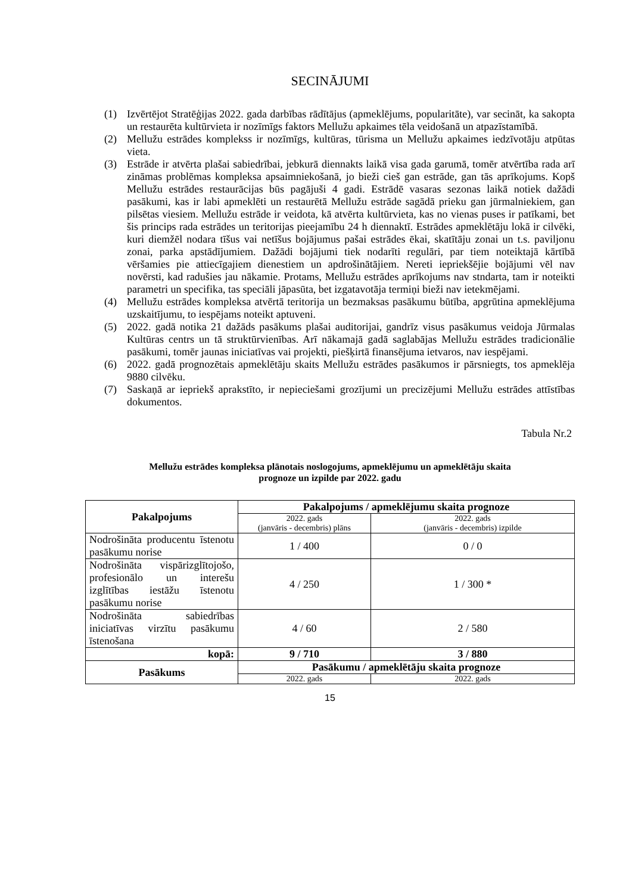SECINĀJUMI
(1) Izvērtējot Stratēģijas 2022. gada darbības rādītājus (apmeklējums, popularitāte), var secināt, ka sakopta un restaurēta kultūrvieta ir nozīmīgs faktors Mellužu apkaimes tēla veidošanā un atpazīstamībā.
(2) Mellužu estrādes komplekss ir nozīmīgs, kultūras, tūrisma un Mellužu apkaimes iedzīvotāju atpūtas vieta.
(3) Estrāde ir atvērta plašai sabiedrībai, jebkurā diennakts laikā visa gada garumā, tomēr atvērtība rada arī zināmas problēmas kompleksa apsaimniekošanā, jo bieži cieš gan estrāde, gan tās aprīkojums. Kopš Mellužu estrādes restaurācijas būs pagājuši 4 gadi. Estrādē vasaras sezonas laikā notiek dažādi pasākumi, kas ir labi apmeklēti un restaurētā Mellužu estrāde sagādā prieku gan jūrmalniekiem, gan pilsētas viesiem. Mellužu estrāde ir veidota, kā atvērta kultūrvieta, kas no vienas puses ir patīkami, bet šis princips rada estrādes un teritorijas pieejamību 24 h diennaktī. Estrādes apmeklētāju lokā ir cilvēki, kuri diemžēl nodara tīšus vai netīšus bojājumus pašai estrādes ēkai, skatītāju zonai un t.s. paviljonu zonai, parka apstādījumiem. Dažādi bojājumi tiek nodarīti regulāri, par tiem noteiktajā kārtībā vēršamies pie attiecīgajiem dienestiem un apdrošinātājiem. Nereti iepriekšējie bojājumi vēl nav novērsti, kad radušies jau nākamie. Protams, Mellužu estrādes aprīkojums nav stndarta, tam ir noteikti parametri un specifika, tas speciāli jāpasūta, bet izgatavotāja termiņi bieži nav ietekmējami.
(4) Mellužu estrādes kompleksa atvērtā teritorija un bezmaksas pasākumu būtība, apgrūtina apmeklējuma uzskaitījumu, to iespējams noteikt aptuveni.
(5) 2022. gadā notika 21 dažāds pasākums plašai auditorijai, gandrīz visus pasākumus veidoja Jūrmalas Kultūras centrs un tā struktūrvienības. Arī nākamajā gadā saglabājas Mellužu estrādes tradicionālie pasākumi, tomēr jaunas iniciatīvas vai projekti, piešķirtā finansējuma ietvaros, nav iespējami.
(6) 2022. gadā prognozētais apmeklētāju skaits Mellužu estrādes pasākumos ir pārsniegts, tos apmeklēja 9880 cilvēku.
(7) Saskaņā ar iepriekš aprakstīto, ir nepieciešami grozījumi un precizējumi Mellužu estrādes attīstības dokumentos.
Tabula Nr.2
Mellužu estrādes kompleksa plānotais noslogojums, apmeklējumu un apmeklētāju skaita
prognoze un izpilde par 2022. gadu
| Pakalpojums | Pakalpojums / apmeklējumu skaita prognoze | |
| --- | --- | --- |
| | 2022. gads (janvāris - decembris) plāns | 2022. gads (janvāris - decembris) izpilde |
| Nodrošināta producentu īstenotu pasākumu norise | 1 / 400 | 0 / 0 |
| Nodrošināta vispārizglītojošo, profesionālo un interešu izglītības iestāžu īstenotu pasākumu norise | 4 / 250 | 1 / 300 * |
| Nodrošināta sabiedrības iniciatīvas virzītu pasākumu īstenošana | 4 / 60 | 2 / 580 |
| kopā: | 9 / 710 | 3 / 880 |
| Pasākums | Pasākumu / apmeklētāju skaita prognoze | |
| | 2022. gads | 2022. gads |
15